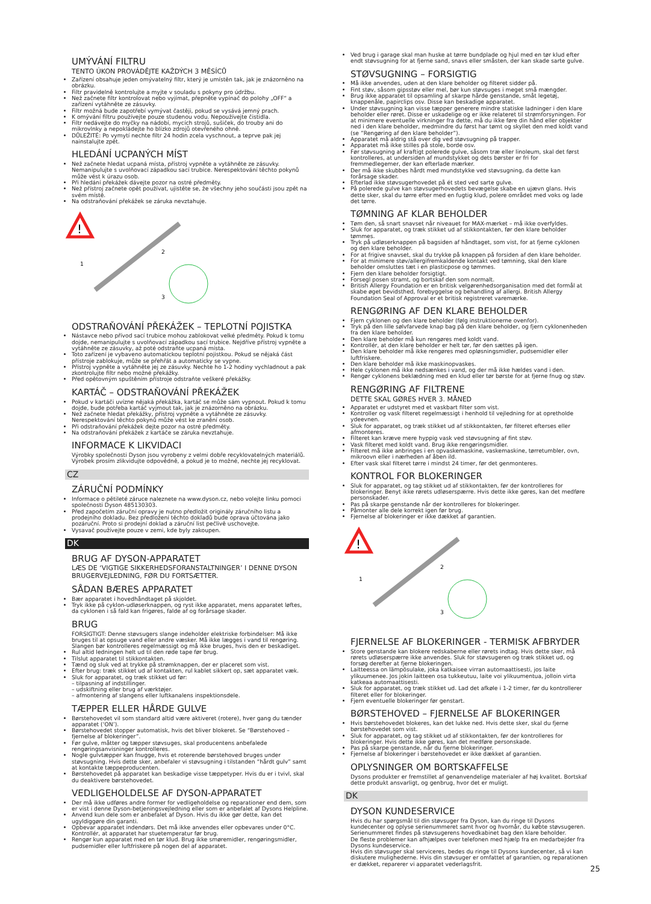UMÝVÁNÍ FILTRU
TENTO ÚKON PROVÁDĚJTE KAŽDÝCH 3 MĚSÍCŮ
Zařízení obsahuje jeden omývatelný filtr, který je umístěn tak, jak je znázorněno na obrázku.
Filtr pravidelně kontrolujte a myjte v souladu s pokyny pro údržbu.
Než začnete filtr kontrolovat nebo vyjímat, přepněte vypínač do polohy „OFF“ a zařízení vytáhněte ze zásuvky.
Filtr možná bude zapotřebí vymývat častěji, pokud se vysává jemný prach.
K omývání filtru používejte pouze studenou vodu. Nepoužívejte čistidla.
Filtr nedávejte do myčky na nádobí, mycích strojů, sušiček, do trouby ani do mikrovlnky a nepokládejte ho blízko zdrojů otevřeného ohně.
DŮLEŽITÉ: Po vymytí nechte filtr 24 hodin zcela vyschnout, a teprve pak jej nainstalujte zpět.
HLEDÁNÍ UCPANÝCH MÍST
Než začnete hledat ucpaná místa, přístroj vypněte a vytáhněte ze zásuvky. Nemanipulujte s uvolňovací západkou sací trubice. Nerespektování těchto pokynů může vést k úrazu osob.
Při hledání překážek dávejte pozor na ostré předměty.
Než přístroj začnete opět používat, ujistěte se, že všechny jeho součásti jsou zpět na svém místě.
Na odstraňování překážek se záruka nevztahuje.
!
1
2
3
ODSTRAŇOVÁNÍ PŘEKÁŽEK – TEPLOTNÍ POJISTKA
Nástavce nebo přívod sací trubice mohou zablokovat velké předměty. Pokud k tomu dojde, nemanipulujte s uvolňovací západkou sací trubice. Nejdříve přístroj vypněte a vytáhněte ze zásuvky, až poté odstraňte ucpaná místa.
Toto zařízení je vybaveno automatickou teplotní pojistkou. Pokud se nějaká část přístroje zablokuje, může se přehřát a automaticky se vypne.
Přístroj vypněte a vytáhněte jej ze zásuvky. Nechte ho 1-2 hodiny vychladnout a pak zkontrolujte filtr nebo možné překážky.
Před opětovným spuštěním přístroje odstraňte veškeré překážky.
KARTÁČ – ODSTRAŇOVÁNÍ PŘEKÁŽEK
Pokud v kartáči uvízne nějaká překážka, kartáč se může sám vypnout. Pokud k tomu dojde, bude potřeba kartáč vyjmout tak, jak je znázorněno na obrázku.
Než začnete hledat překážky, přístroj vypněte a vytáhněte ze zásuvky. Nerespektování těchto pokynů může vést ke zranění osob.
Při odstraňování překážek dejte pozor na ostré předměty.
Na odstraňování překážek z kartáče se záruka nevztahuje.
INFORMACE K LIKVIDACI
Výrobky společnosti Dyson jsou vyrobeny z velmi dobře recyklovatelných materiálů. Výrobek prosím zlikvidujte odpovědně, a pokud je to možné, nechte jej recyklovat.
CZ
ZÁRUČNÍ PODMÍNKY
Informace o pětileté záruce naleznete na www.dyson.cz, nebo volejte linku pomoci společnosti Dyson 485130303.
Před započetím záruční opravy je nutno předložit originály záručního listu a prodejního dokladu. Bez předložení těchto dokladů bude oprava účtována jako pozáruční. Proto si prodejní doklad a záruční list pečlivě uschovejte.
Vysavač používejte pouze v zemi, kde byly zakoupen.
DK
BRUG AF DYSON-APPARATET
LÆS DE ‘VIGTIGE SIKKERHEDSFORANSTALTNINGER’ I DENNE DYSON BRUGERVEJLEDNING, FØR DU FORTSÆTTER.
SÅDAN BÆRES APPARATET
Bær apparatet i hovedhåndtaget på skjoldet.
Tryk ikke på cyklon-udløserknappen, og ryst ikke apparatet, mens apparatet løftes, da cyklonen i så fald kan frigøres, falde af og forårsage skader.
BRUG
FORSIGTIGT: Denne støvsugers slange indeholder elektriske forbindelser: Må ikke bruges til at opsuge vand eller andre væsker. Må ikke lægges i vand til rengøring. Slangen bør kontrolleres regelmæssigt og må ikke bruges, hvis den er beskadiget.
Rul altid ledningen helt ud til den røde tape før brug.
Tilslut apparatet til stikkontakten.
Tænd og sluk ved at trykke på strømknappen, der er placeret som vist.
Efter brug: træk stikket ud af kontakten, rul kablet sikkert op, sæt apparatet væk.
Sluk for apparatet, og træk stikket ud før:
– tilpasning af indstillinger.
– udskiftning eller brug af værktøjer.
– afmontering af slangens eller luftkanalens inspektionsdele.
TÆPPER ELLER HÅRDE GULVE
Børstehovedet vil som standard altid være aktiveret (rotere), hver gang du tænder apparatet (‘ON’).
Børstehovedet stopper automatisk, hvis det bliver blokeret. Se “Børstehoved – fjernelse af blokeringer”.
Før gulve, måtter og tæpper støvsuges, skal producentens anbefalede rengøringsanvisninger kontrolleres.
Nogle gulvtæpper kan fnugge, hvis et roterende børstehoved bruges under støvsugning. Hvis dette sker, anbefaler vi støvsugning i tilstanden “hårdt gulv” samt at kontakte tæppeproducenten.
Børstehovedet på apparatet kan beskadige visse tæppetyper. Hvis du er i tvivl, skal du deaktivere børstehovedet.
VEDLIGEHOLDELSE AF DYSON-APPARATET
Der må ikke udføres andre former for vedligeholdelse og reparationer end dem, som er vist i denne Dyson-betjeningsvejledning eller som er anbefalet af Dysons Helpline.
Anvend kun dele som er anbefalet af Dyson. Hvis du ikke gør dette, kan det ugyldiggøre din garanti.
Opbevar apparatet indendørs. Det må ikke anvendes eller opbevares under 0°C. Kontrollér, at apparatet har stuetemperatur før brug.
Rengør kun apparatet med en tør klud. Brug ikke smøremidler, rengøringsmidler, pudsemidler eller luftfriskere på nogen del af apparatet.
Ved brug i garage skal man huske at tørre bundplade og hjul med en tør klud efter endt støvsugning for at fjerne sand, snavs eller småsten, der kan skade sarte gulve.
STØVSUGNING – FORSIGTIG
Må ikke anvendes, uden at den klare beholder og filteret sidder på.
Fint støv, såsom gipsstøv eller mel, bør kun støvsuges i meget små mængder.
Brug ikke apparatet til opsamling af skarpe hårde genstande, småt legetøj, knappenåle, papirclips osv. Disse kan beskadige apparatet.
Under støvsugning kan visse tæpper generere mindre statiske ladninger i den klare beholder eller røret. Disse er uskadelige og er ikke relateret til strømforsyningen. For at minimere eventuelle virkninger fra dette, må du ikke føre din hånd eller objekter ned i den klare beholder, medmindre du først har tømt og skyllet den med koldt vand (se ”Rengøring af den klare beholder”).
Apparatet må aldrig stå over dig ved støvsugning på trapper.
Apparatet må ikke stilles på stole, borde osv.
Før støvsugning af kraftigt polerede gulve, såsom træ eller linoleum, skal det først kontrolleres, at undersiden af mundstykket og dets børster er fri for fremmedlegemer, der kan efterlade mærker.
Der må ikke skubbes hårdt med mundstykke ved støvsugning, da dette kan forårsage skader.
Efterlad ikke støvsugerhovedet på ét sted ved sarte gulve.
På polerede gulve kan støvsugerhovedets bevægelse skabe en ujævn glans. Hvis dette sker, skal du tørre efter med en fugtig klud, polere området med voks og lade det tørre.
TØMNING AF KLAR BEHOLDER
Tøm den, så snart snavset når niveauet for MAX-mærket – må ikke overfyldes.
Sluk for apparatet, og træk stikket ud af stikkontakten, før den klare beholder tømmes.
Tryk på udløserknappen på bagsiden af håndtaget, som vist, for at fjerne cyklonen og den klare beholder.
For at frigive snavset, skal du trykke på knappen på forsiden af den klare beholder.
For at minimere støv/allergifremkaldende kontakt ved tømning, skal den klare beholder omsluttes tæt i en plasticpose og tømmes.
Fjern den klare beholder forsigtigt.
Forsegl posen stramt, og bortskaf den som normalt.
British Allergy Foundation er en britisk velgørenhedsorganisation med det formål at skabe øget bevidsthed, forebyggelse og behandling af allergi. British Allergy Foundation Seal of Approval er et britisk registreret varemærke.
RENGØRING AF DEN KLARE BEHOLDER
Fjern cyklonen og den klare beholder (følg instruktionerne ovenfor).
Tryk på den lille sølvfarvede knap bag på den klare beholder, og fjern cyklonenheden fra den klare beholder.
Den klare beholder må kun rengøres med koldt vand.
Kontrollér, at den klare beholder er helt tør, før den sættes på igen.
Den klare beholder må ikke rengøres med opløsningsmidler, pudsemidler eller luftfriskere.
Den klare beholder må ikke maskinopvaskes.
Hele cyklonen må ikke nedsænkes i vand, og der må ikke hældes vand i den.
Rengør cyklonens beklædning med en klud eller tør børste for at fjerne fnug og støv.
RENGØRING AF FILTRENE
DETTE SKAL GØRES HVER 3. MÅNED
Apparatet er udstyret med et vaskbart filter som vist.
Kontroller og vask filteret regelmæssigt i henhold til vejledning for at opretholde ydeevnen.
Sluk for apparatet, og træk stikket ud af stikkontakten, før filteret efterses eller afmonteres.
Filteret kan kræve mere hyppig vask ved støvsugning af fint støv.
Vask filteret med koldt vand. Brug ikke rengøringsmidler.
Filteret må ikke anbringes i en opvaskemaskine, vaskemaskine, tørretumbler, ovn, mikroovn eller i nærheden af åben ild.
Efter vask skal filteret tørre i mindst 24 timer, før det genmonteres.
KONTROL FOR BLOKERINGER
Sluk for apparatet, og tag stikket ud af stikkontakten, før der kontrolleres for blokeringer. Benyt ikke rørets udløserspærre. Hvis dette ikke gøres, kan det medføre personskader.
Pas på skarpe genstande når der kontrolleres for blokeringer.
Påmonter alle dele korrekt igen før brug.
Fjernelse af blokeringer er ikke dækket af garantien.
!
1
2
3
FJERNELSE AF BLOKERINGER - TERMISK AFBRYDER
Store genstande kan blokere redskaberne eller rørets indtag. Hvis dette sker, må rørets udløserspærre ikke anvendes. Sluk for støvsugeren og træk stikket ud, og forsøg derefter at fjerne blokeringen.
Laitteessa on lämpösulake, joka katkaisee virran automaattisesti, jos laite ylikuumenee. Jos jokin laitteen osa tukkeutuu, laite voi ylikuumentua, jolloin virta katkeaa automaattisesti.
Sluk for apparatet, og træk stikket ud. Lad det afkøle i 1-2 timer, før du kontrollerer filteret eller for blokeringer.
Fjern eventuelle blokeringer før genstart.
BØRSTEHOVED – FJERNELSE AF BLOKERINGER
Hvis børstehovedet blokeres, kan det lukke ned. Hvis dette sker, skal du fjerne børstehovedet som vist.
Sluk for apparatet, og tag stikket ud af stikkontakten, før der kontrolleres for blokeringer. Hvis dette ikke gøres, kan det medføre personskade.
Pas på skarpe genstande, når du fjerne blokeringer.
Fjernelse af blokeringer i børstehovedet er ikke dækket af garantien.
OPLYSNINGER OM BORTSKAFFELSE
Dysons produkter er fremstillet af genanvendelige materialer af høj kvalitet. Bortskaf dette produkt ansvarligt, og genbrug, hvor det er muligt.
DK
DYSON KUNDESERVICE
Hvis du har spørgsmål til din støvsuger fra Dyson, kan du ringe til Dysons kundecenter og oplyse serienummeret samt hvor og hvornår, du købte støvsugeren. Serienummeret findes på støvsugerens hovedkabinet bag den klare beholder.
De fleste problemer kan afhjælpes over telefonen med hjælp fra en medarbejder fra Dysons kundeservice.
Hvis din støvsuger skal serviceres, bedes du ringe til Dysons kundecenter, så vi kan diskutere mulighederne. Hvis din støvsuger er omfattet af garantien, og reparationen er dækket, reparerer vi apparatet vederlagsfrit.
25